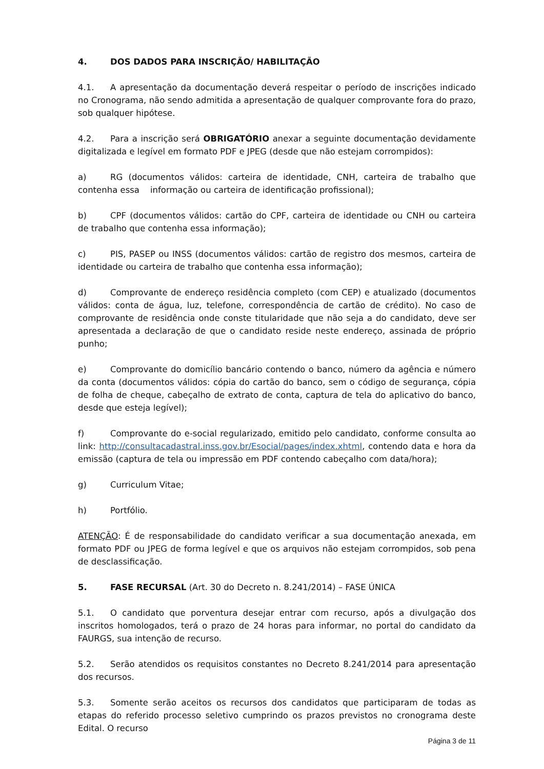4. DOS DADOS PARA INSCRIÇÃO/ HABILITAÇÃO
4.1. A apresentação da documentação deverá respeitar o período de inscrições indicado no Cronograma, não sendo admitida a apresentação de qualquer comprovante fora do prazo, sob qualquer hipótese.
4.2. Para a inscrição será OBRIGATÓRIO anexar a seguinte documentação devidamente digitalizada e legível em formato PDF e JPEG (desde que não estejam corrompidos):
a) RG (documentos válidos: carteira de identidade, CNH, carteira de trabalho que contenha essa informação ou carteira de identificação profissional);
b) CPF (documentos válidos: cartão do CPF, carteira de identidade ou CNH ou carteira de trabalho que contenha essa informação);
c) PIS, PASEP ou INSS (documentos válidos: cartão de registro dos mesmos, carteira de identidade ou carteira de trabalho que contenha essa informação);
d) Comprovante de endereço residência completo (com CEP) e atualizado (documentos válidos: conta de água, luz, telefone, correspondência de cartão de crédito). No caso de comprovante de residência onde conste titularidade que não seja a do candidato, deve ser apresentada a declaração de que o candidato reside neste endereço, assinada de próprio punho;
e) Comprovante do domicílio bancário contendo o banco, número da agência e número da conta (documentos válidos: cópia do cartão do banco, sem o código de segurança, cópia de folha de cheque, cabeçalho de extrato de conta, captura de tela do aplicativo do banco, desde que esteja legível);
f) Comprovante do e-social regularizado, emitido pelo candidato, conforme consulta ao link: http://consultacadastral.inss.gov.br/Esocial/pages/index.xhtml, contendo data e hora da emissão (captura de tela ou impressão em PDF contendo cabeçalho com data/hora);
g) Curriculum Vitae;
h) Portfólio.
ATENÇÃO: É de responsabilidade do candidato verificar a sua documentação anexada, em formato PDF ou JPEG de forma legível e que os arquivos não estejam corrompidos, sob pena de desclassificação.
5. FASE RECURSAL (Art. 30 do Decreto n. 8.241/2014) – FASE ÚNICA
5.1. O candidato que porventura desejar entrar com recurso, após a divulgação dos inscritos homologados, terá o prazo de 24 horas para informar, no portal do candidato da FAURGS, sua intenção de recurso.
5.2. Serão atendidos os requisitos constantes no Decreto 8.241/2014 para apresentação dos recursos.
5.3. Somente serão aceitos os recursos dos candidatos que participaram de todas as etapas do referido processo seletivo cumprindo os prazos previstos no cronograma deste Edital. O recurso
Página 3 de 11